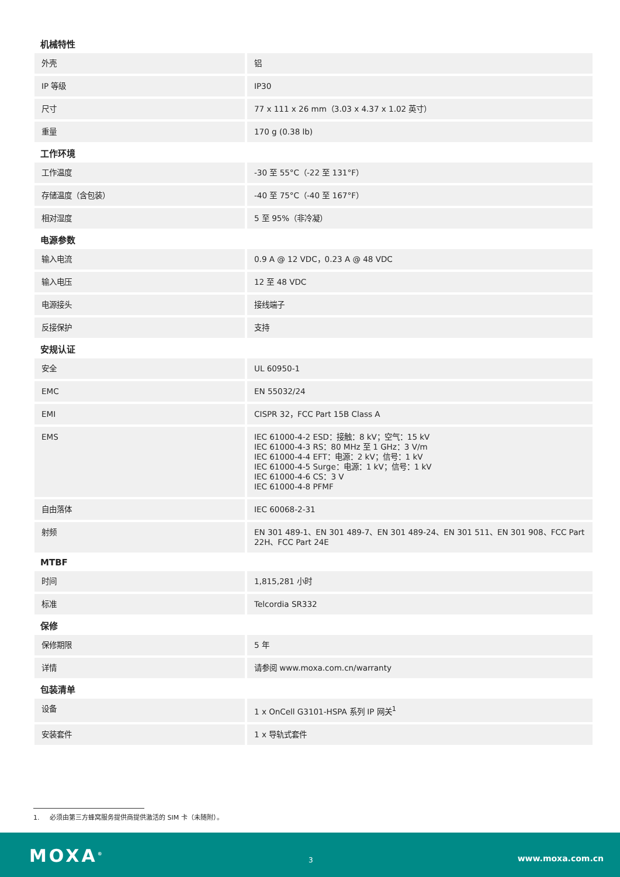机械特性
| 外壳 | 铝 |
| IP 等级 | IP30 |
| 尺寸 | 77 x 111 x 26 mm（3.03 x 4.37 x 1.02 英寸） |
| 重量 | 170 g (0.38 lb) |
工作环境
| 工作温度 | -30 至 55°C（-22 至 131°F） |
| 存储温度（含包装） | -40 至 75°C（-40 至 167°F） |
| 相对湿度 | 5 至 95%（非冷凝） |
电源参数
| 输入电流 | 0.9 A @ 12 VDC，0.23 A @ 48 VDC |
| 输入电压 | 12 至 48 VDC |
| 电源接头 | 接线端子 |
| 反接保护 | 支持 |
安规认证
| 安全 | UL 60950-1 |
| EMC | EN 55032/24 |
| EMI | CISPR 32，FCC Part 15B Class A |
| EMS | IEC 61000-4-2 ESD：接触：8 kV；空气：15 kV IEC 61000-4-3 RS：80 MHz 至 1 GHz：3 V/m IEC 61000-4-4 EFT：电源：2 kV；信号：1 kV IEC 61000-4-5 Surge：电源：1 kV；信号：1 kV IEC 61000-4-6 CS：3 V IEC 61000-4-8 PFMF |
| 自由落体 | IEC 60068-2-31 |
| 射频 | EN 301 489-1、EN 301 489-7、EN 301 489-24、EN 301 511、EN 301 908、FCC Part 22H、FCC Part 24E |
MTBF
| 时间 | 1,815,281 小时 |
| 标准 | Telcordia SR332 |
保修
| 保修期限 | 5 年 |
| 详情 | 请参阅 www.moxa.com.cn/warranty |
包装清单
| 设备 | 1 x OnCell G3101-HSPA 系列 IP 网关<sup>1</sup> |
| 安装套件 | 1 x 导轨式套件 |
1. 必须由第三方蜂窝服务提供商提供激活的 SIM 卡（未随附）。
MOXA<sup>®</sup> 3 www.moxa.com.cn